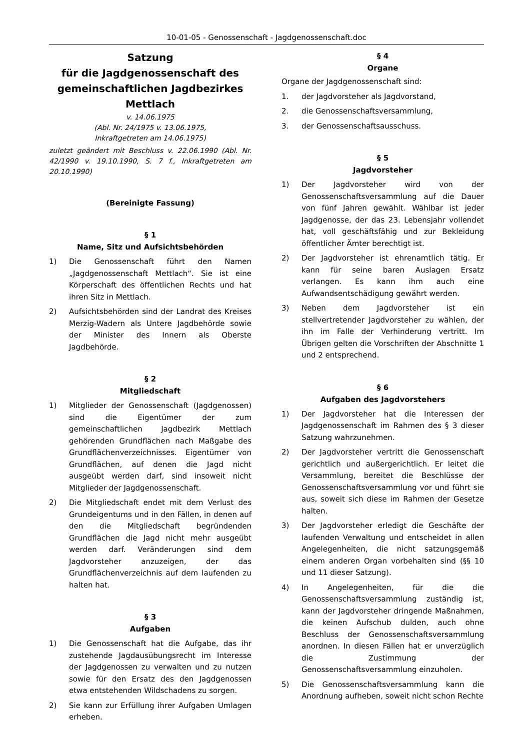10-01-05 - Genossenschaft - Jagdgenossenschaft.doc
Satzung
für die Jagdgenossenschaft des gemeinschaftlichen Jagdbezirkes Mettlach
v. 14.06.1975
(Abl. Nr. 24/1975 v. 13.06.1975,
Inkraftgetreten am 14.06.1975)
zuletzt geändert mit Beschluss v. 22.06.1990 (Abl. Nr. 42/1990 v. 19.10.1990, S. 7 f., Inkraftgetreten am 20.10.1990)
(Bereinigte Fassung)
§ 1
Name, Sitz und Aufsichtsbehörden
1) Die Genossenschaft führt den Namen „Jagdgenossenschaft Mettlach“. Sie ist eine Körperschaft des öffentlichen Rechts und hat ihren Sitz in Mettlach.
2) Aufsichtsbehörden sind der Landrat des Kreises Merzig-Wadern als Untere Jagdbehörde sowie der Minister des Innern als Oberste Jagdbehörde.
§ 2
Mitgliedschaft
1) Mitglieder der Genossenschaft (Jagdgenossen) sind die Eigentümer der zum gemeinschaftlichen Jagdbezirk Mettlach gehörenden Grundflächen nach Maßgabe des Grundflächenverzeichnisses. Eigentümer von Grundflächen, auf denen die Jagd nicht ausgeübt werden darf, sind insoweit nicht Mitglieder der Jagdgenossenschaft.
2) Die Mitgliedschaft endet mit dem Verlust des Grundeigentums und in den Fällen, in denen auf den die Mitgliedschaft begründenden Grundflächen die Jagd nicht mehr ausgeübt werden darf. Veränderungen sind dem Jagdvorsteher anzuzeigen, der das Grundflächenverzeichnis auf dem laufenden zu halten hat.
§ 3
Aufgaben
1) Die Genossenschaft hat die Aufgabe, das ihr zustehende Jagdausübungsrecht im Interesse der Jagdgenossen zu verwalten und zu nutzen sowie für den Ersatz des den Jagdgenossen etwa entstehenden Wildschadens zu sorgen.
2) Sie kann zur Erfüllung ihrer Aufgaben Umlagen erheben.
§ 4
Organe
Organe der Jagdgenossenschaft sind:
1. der Jagdvorsteher als Jagdvorstand,
2. die Genossenschaftsversammlung,
3. der Genossenschaftsausschuss.
§ 5
Jagdvorsteher
1) Der Jagdvorsteher wird von der Genossenschaftsversammlung auf die Dauer von fünf Jahren gewählt. Wählbar ist jeder Jagdgenosse, der das 23. Lebensjahr vollendet hat, voll geschäftsfähig und zur Bekleidung öffentlicher Ämter berechtigt ist.
2) Der Jagdvorsteher ist ehrenamtlich tätig. Er kann für seine baren Auslagen Ersatz verlangen. Es kann ihm auch eine Aufwandsentschädigung gewährt werden.
3) Neben dem Jagdvorsteher ist ein stellvertretender Jagdvorsteher zu wählen, der ihn im Falle der Verhinderung vertritt. Im Übrigen gelten die Vorschriften der Abschnitte 1 und 2 entsprechend.
§ 6
Aufgaben des Jagdvorstehers
1) Der Jagdvorsteher hat die Interessen der Jagdgenossenschaft im Rahmen des § 3 dieser Satzung wahrzunehmen.
2) Der Jagdvorsteher vertritt die Genossenschaft gerichtlich und außergerichtlich. Er leitet die Versammlung, bereitet die Beschlüsse der Genossenschaftsversammlung vor und führt sie aus, soweit sich diese im Rahmen der Gesetze halten.
3) Der Jagdvorsteher erledigt die Geschäfte der laufenden Verwaltung und entscheidet in allen Angelegenheiten, die nicht satzungsgemäß einem anderen Organ vorbehalten sind (§§ 10 und 11 dieser Satzung).
4) In Angelegenheiten, für die die Genossenschaftsversammlung zuständig ist, kann der Jagdvorsteher dringende Maßnahmen, die keinen Aufschub dulden, auch ohne Beschluss der Genossenschaftsversammlung anordnen. In diesen Fällen hat er unverzüglich die Zustimmung der Genossenschaftsversammlung einzuholen.
5) Die Genossenschaftsversammlung kann die Anordnung aufheben, soweit nicht schon Rechte